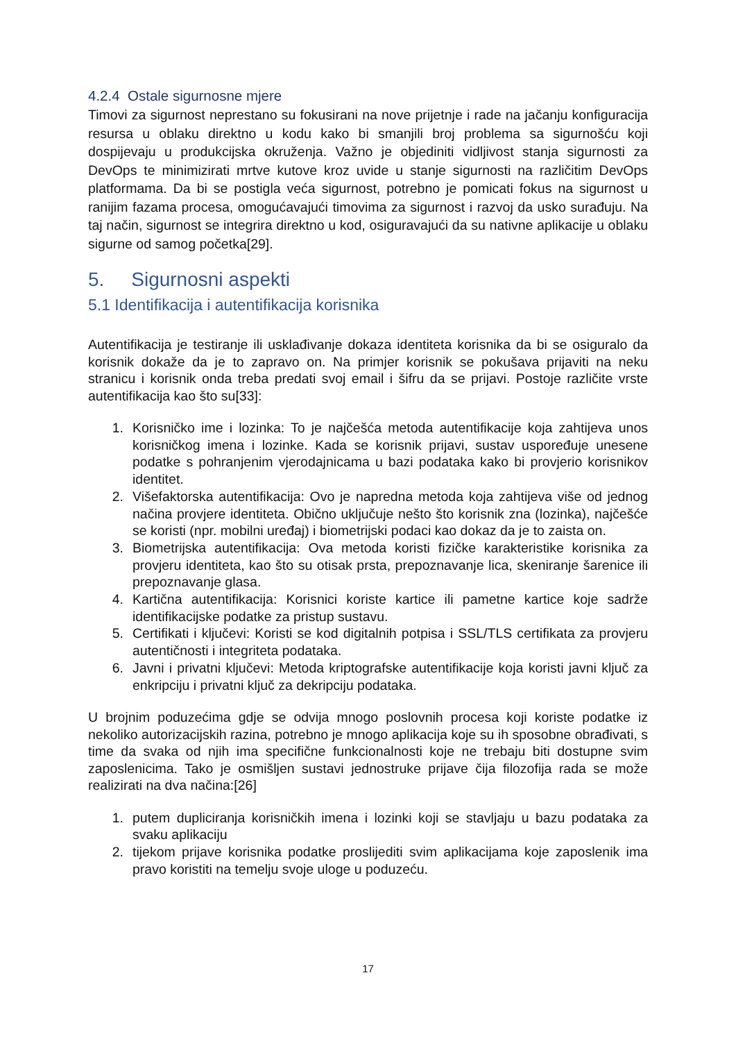4.2.4 Ostale sigurnosne mjere
Timovi za sigurnost neprestano su fokusirani na nove prijetnje i rade na jačanju konfiguracija resursa u oblaku direktno u kodu kako bi smanjili broj problema sa sigurnošću koji dospijevaju u produkcijska okruženja. Važno je objediniti vidljivost stanja sigurnosti za DevOps te minimizirati mrtve kutove kroz uvide u stanje sigurnosti na različitim DevOps platformama. Da bi se postigla veća sigurnost, potrebno je pomicati fokus na sigurnost u ranijim fazama procesa, omogućavajući timovima za sigurnost i razvoj da usko surađuju. Na taj način, sigurnost se integrira direktno u kod, osiguravajući da su nativne aplikacije u oblaku sigurne od samog početka[29].
5. Sigurnosni aspekti
5.1 Identifikacija i autentifikacija korisnika
Autentifikacija je testiranje ili usklađivanje dokaza identiteta korisnika da bi se osiguralo da korisnik dokaže da je to zapravo on. Na primjer korisnik se pokušava prijaviti na neku stranicu i korisnik onda treba predati svoj email i šifru da se prijavi. Postoje različite vrste autentifikacija kao što su[33]:
1. Korisničko ime i lozinka: To je najčešća metoda autentifikacije koja zahtijeva unos korisničkog imena i lozinke. Kada se korisnik prijavi, sustav uspoređuje unesene podatke s pohranjenim vjerodajnicama u bazi podataka kako bi provjerio korisnikov identitet.
2. Višefaktorska autentifikacija: Ovo je napredna metoda koja zahtijeva više od jednog načina provjere identiteta. Obično uključuje nešto što korisnik zna (lozinka), najčešće se koristi (npr. mobilni uređaj) i biometrijski podaci kao dokaz da je to zaista on.
3. Biometrijska autentifikacija: Ova metoda koristi fizičke karakteristike korisnika za provjeru identiteta, kao što su otisak prsta, prepoznavanje lica, skeniranje šarenice ili prepoznavanje glasa.
4. Kartična autentifikacija: Korisnici koriste kartice ili pametne kartice koje sadrže identifikacijske podatke za pristup sustavu.
5. Certifikati i ključevi: Koristi se kod digitalnih potpisa i SSL/TLS certifikata za provjeru autentičnosti i integriteta podataka.
6. Javni i privatni ključevi: Metoda kriptografske autentifikacije koja koristi javni ključ za enkripciju i privatni ključ za dekripciju podataka.
U brojnim poduzećima gdje se odvija mnogo poslovnih procesa koji koriste podatke iz nekoliko autorizacijskih razina, potrebno je mnogo aplikacija koje su ih sposobne obrađivati, s time da svaka od njih ima specifične funkcionalnosti koje ne trebaju biti dostupne svim zaposlenicima. Tako je osmišljen sustavi jednostruke prijave čija filozofija rada se može realizirati na dva načina:[26]
1. putem dupliciranja korisničkih imena i lozinki koji se stavljaju u bazu podataka za svaku aplikaciju
2. tijekom prijave korisnika podatke proslijediti svim aplikacijama koje zaposlenik ima pravo koristiti na temelju svoje uloge u poduzeću.
17